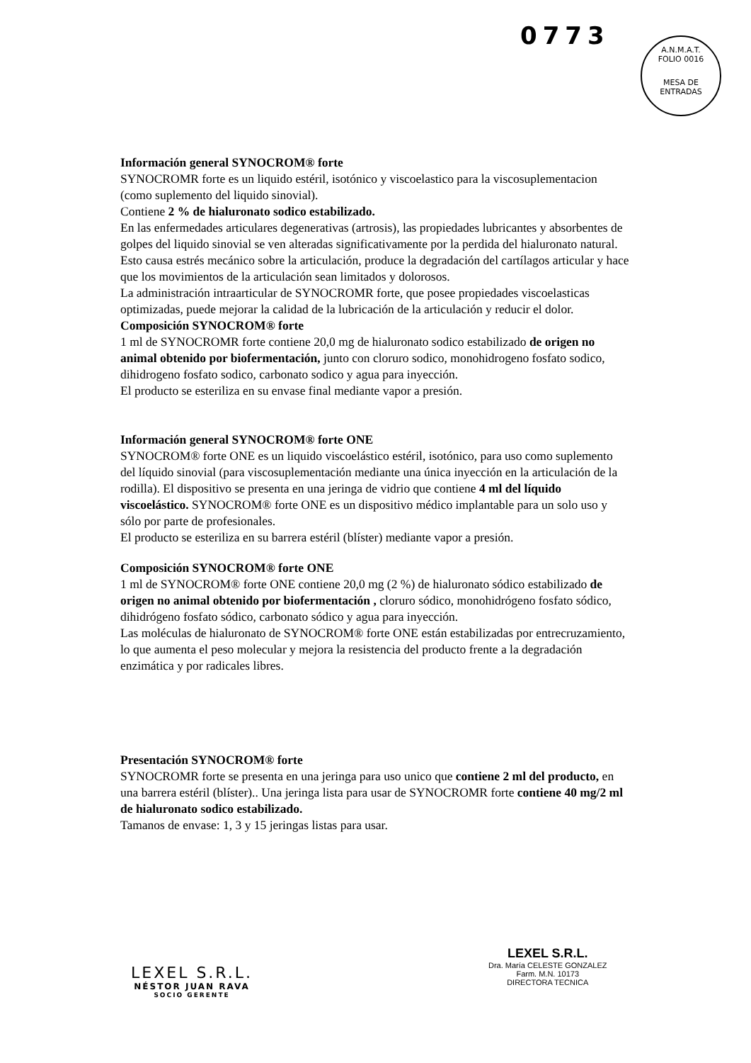0773
A.N.M.A.T.
FOLIO 0016
MESA DE ENTRADAS
Información general SYNOCROM® forte
SYNOCROMR forte es un liquido estéril, isotónico y viscoelastico para la viscosuplementacion (como suplemento del liquido sinovial).
Contiene 2 % de hialuronato sodico estabilizado.
En las enfermedades articulares degenerativas (artrosis), las propiedades lubricantes y absorbentes de golpes del liquido sinovial se ven alteradas significativamente por la perdida del hialuronato natural. Esto causa estrés mecánico sobre la articulación, produce la degradación del cartílagos articular y hace que los movimientos de la articulación sean limitados y dolorosos.
La administración intraarticular de SYNOCROMR forte, que posee propiedades viscoelasticas optimizadas, puede mejorar la calidad de la lubricación de la articulación y reducir el dolor.
Composición SYNOCROM® forte
1 ml de SYNOCROMR forte contiene 20,0 mg de hialuronato sodico estabilizado de origen no animal obtenido por biofermentación, junto con cloruro sodico, monohidrogeno fosfato sodico, dihidrogeno fosfato sodico, carbonato sodico y agua para inyección.
El producto se esteriliza en su envase final mediante vapor a presión.
Información general SYNOCROM® forte ONE
SYNOCROM® forte ONE es un liquido viscoelástico estéril, isotónico, para uso como suplemento del líquido sinovial (para viscosuplementación mediante una única inyección en la articulación de la rodilla). El dispositivo se presenta en una jeringa de vidrio que contiene 4 ml del líquido viscoelástico. SYNOCROM® forte ONE es un dispositivo médico implantable para un solo uso y sólo por parte de profesionales.
El producto se esteriliza en su barrera estéril (blíster) mediante vapor a presión.
Composición SYNOCROM® forte ONE
1 ml de SYNOCROM® forte ONE contiene 20,0 mg (2 %) de hialuronato sódico estabilizado de origen no animal obtenido por biofermentación , cloruro sódico, monohidrógeno fosfato sódico, dihidrógeno fosfato sódico, carbonato sódico y agua para inyección.
Las moléculas de hialuronato de SYNOCROM® forte ONE están estabilizadas por entrecruzamiento, lo que aumenta el peso molecular y mejora la resistencia del producto frente a la degradación enzimática y por radicales libres.
Presentación SYNOCROM® forte
SYNOCROMR forte se presenta en una jeringa para uso unico que contiene 2 ml del producto, en una barrera estéril (blíster).. Una jeringa lista para usar de SYNOCROMR forte contiene 40 mg/2 ml de hialuronato sodico estabilizado.
Tamanos de envase: 1, 3 y 15 jeringas listas para usar.
LEXEL S.R.L.
NÉSTOR JUAN RAVA
SOCIO GERENTE
LEXEL S.R.L.
Dra. María CELESTE GONZALEZ
Farm. M.N. 10173
DIRECTORA TECNICA